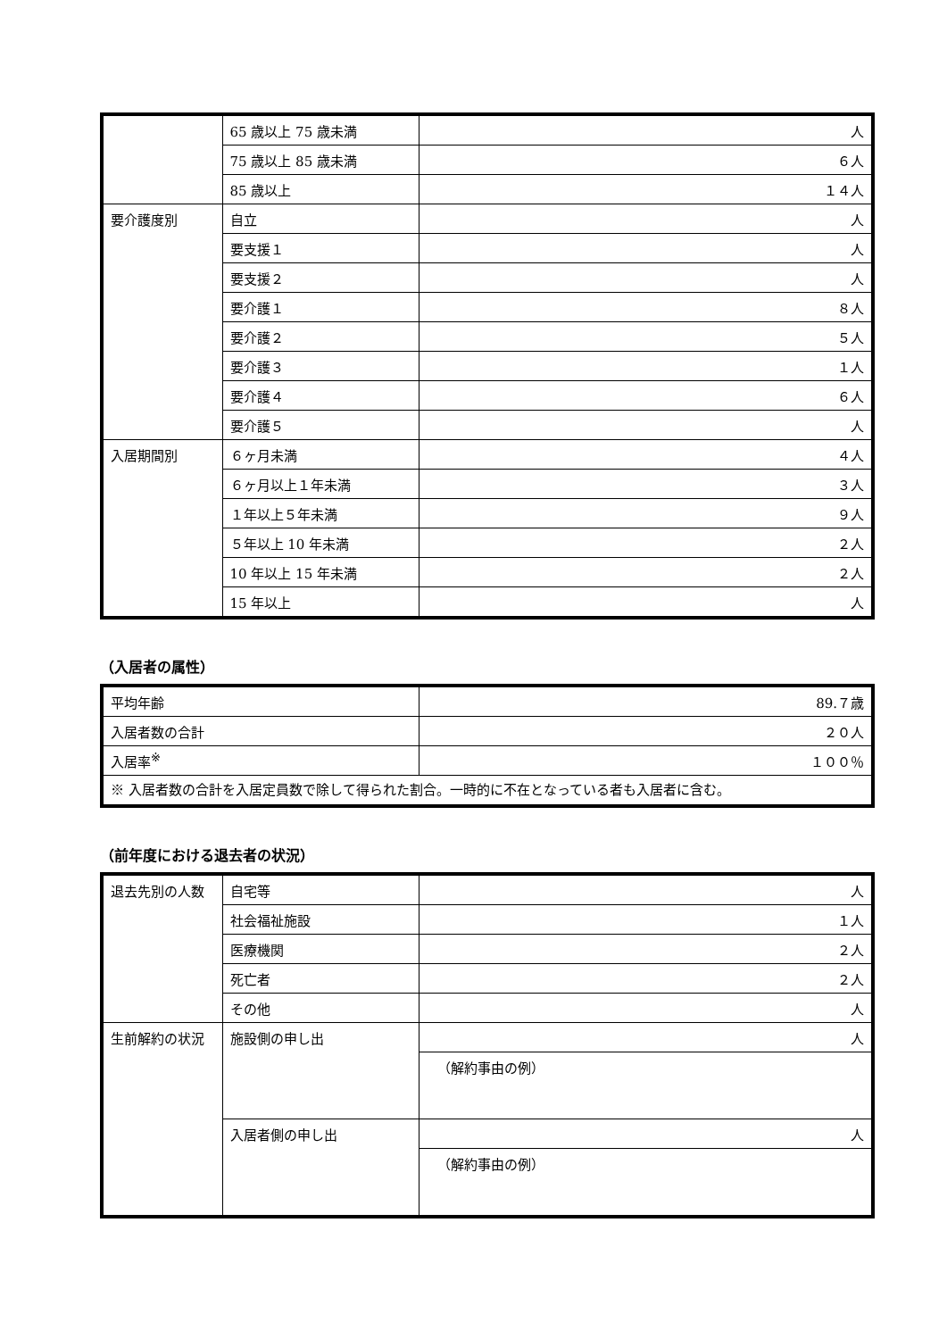| | 65 歳以上 75 歳未満 | 人 |
| | 75 歳以上 85 歳未満 | ６人 |
| | 85 歳以上 | １４人 |
| 要介護度別 | 自立 | 人 |
| | 要支援１ | 人 |
| | 要支援２ | 人 |
| | 要介護１ | ８人 |
| | 要介護２ | ５人 |
| | 要介護３ | １人 |
| | 要介護４ | ６人 |
| | 要介護５ | 人 |
| 入居期間別 | ６ヶ月未満 | ４人 |
| | ６ヶ月以上１年未満 | ３人 |
| | １年以上５年未満 | ９人 |
| | ５年以上 10 年未満 | ２人 |
| | 10 年以上 15 年未満 | ２人 |
| | 15 年以上 | 人 |
（入居者の属性）
| 平均年齢 | 89.７歳 |
| 入居者数の合計 | ２０人 |
| 入居率<sup>※</sup> | １００％ |
| ※ 入居者数の合計を入居定員数で除して得られた割合。一時的に不在となっている者も入居者に含む。 | |
（前年度における退去者の状況）
| 退去先別の人数 | 自宅等 | 人 |
| | 社会福祉施設 | １人 |
| | 医療機関 | ２人 |
| | 死亡者 | ２人 |
| | その他 | 人 |
| 生前解約の状況 | 施設側の申し出 | 人 |
| | | （解約事由の例） |
| | 入居者側の申し出 | 人 |
| | | （解約事由の例） |